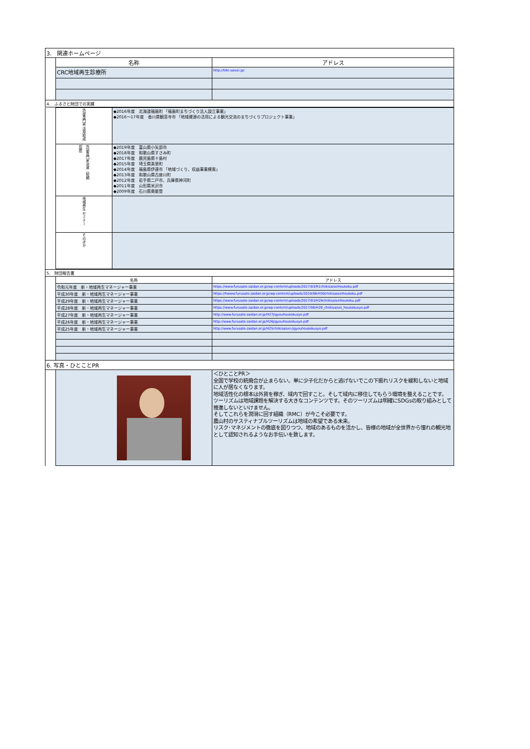| 3. 関連ホームページ | | |
| | 名称 | アドレス |
| | CRC地域再生診療所 | http://tiiki-saisei.jp/ |
| 4. ふるさと財団での実績 | | |
| | 外部専門家 活用助成 | ◆2016年度 北海道福島町 「福島町まちづくり法人設立事業」 ◆2016～17年度 香川県観音寺市 「地域資源の活用による観光交流のまちづくりプロジェクト事業」 |
| | 外部専門家派遣（短期診断） | ◆2019年度 富山県小矢部市 ◆2018年度 和歌山県すさみ町 ◆2017年度 鹿児島県十島村 ◆2015年度 埼玉県美里町 ◆2014年度 福島県伊達市 「地域づくり、収益事業模索」 ◆2013年度 和歌山県古座川町 ◆2012年度 岩手県二戸市、兵庫県神河町 ◆2011年度 山形県米沢市 ◆2009年度 石川県奥能登 |
| | 地域再生 セミナー | |
| | そのほか | |
| 5. 財団報告書 | | |
| | 名称 | アドレス |
| | 令和元年度 新・地域再生マネージャー事業 | https://www.furusato-zaidan.or.jp/wp-content/uploads/2017/03/R1chiikisaiseihoukoku.pdf |
| | 平成30年度 新・地域再生マネージャー事業 | https://hwww.furusato-zaidan.or.jp/wp-content/uploads/2019/06/H30chiikisaiseihoukoku.pdf |
| | 平成29年度 新・地域再生マネージャー事業 | https://www.furusato-zaidan.or.jp/wp-content/uploads/2017/03/H29chiikisaiseihoukoku.pdf |
| | 平成28年度 新・地域再生マネージャー事業 | https://www.furusato-zaidan.or.jp/wp-content/uploads/2017/06/H28_chiikisaisei_houkokusyo.pdf |
| | 平成27年度 新・地域再生マネージャー事業 | http://www.furusato-zaidan.or.jp/H27jigyouhoukokusyo.pdf |
| | 平成26年度 新・地域再生マネージャー事業 | http://www.furusato-zaidan.or.jp/H26jigyouhoukokusyo.pdf |
| | 平成25年度 新・地域再生マネージャー事業 | http://www.furusato-zaidan.or.jp/H25chiikisaisei-jigyouhoukokusyo.pdf |
| 6. 写真・ひとことPR | | |
| | | ＜ひとことPR＞ 全国で学校の統廃合が止まらない。単に少子化だからと逃げないでこの下振れリスクを緩和しないと地域に人が居なくなります。 地域活性化の根本は外貨を稼ぎ、域内で回すこと。そして域内に移住してもらう環境を整えることです。 ツーリズムは地域課題を解決する大きなコンテンツです。そのツーリズムは明確にSDGsの取り組みとして推進しないといけません。 そしてこれらを潤滑に回す組織（RMC）が今こそ必要です。 農山村のサスティナブルツーリズムは地域の希望である未来。 リスク･マネジメントの徹底を図りつつ、地域のあるものを活かし、皆様の地域が全世界から憧れの観光地として認知されるようなお手伝いを致します。 |